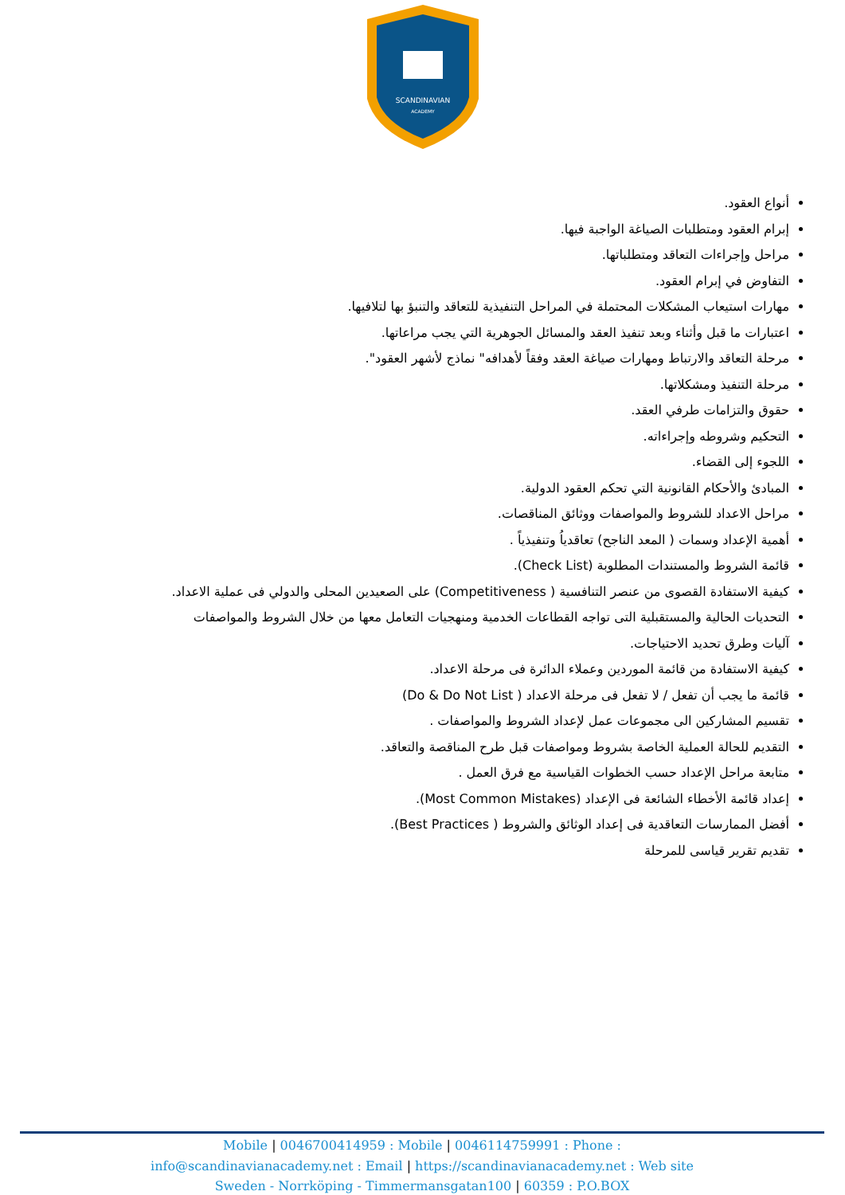SCANDINAVIAN
ACADEMY
أنواع العقود.
إبرام العقود ومتطلبات الصياغة الواجبة فيها.
مراحل وإجراءات التعاقد ومتطلباتها.
التفاوض في إبرام العقود.
مهارات استيعاب المشكلات المحتملة في المراحل التنفيذية للتعاقد والتنبؤ بها لتلافيها.
اعتبارات ما قبل وأثناء وبعد تنفيذ العقد والمسائل الجوهرية التي يجب مراعاتها.
مرحلة التعاقد والارتباط ومهارات صياغة العقد وفقاً لأهدافه" نماذج لأشهر العقود".
مرحلة التنفيذ ومشكلاتها.
حقوق والتزامات طرفي العقد.
التحكيم وشروطه وإجراءاته.
اللجوء إلى القضاء.
المبادئ والأحكام القانونية التي تحكم العقود الدولية.
مراحل الاعداد للشروط والمواصفات ووثائق المناقصات.
أهمية الإعداد وسمات ( المعد الناجح) تعاقدياُ وتنفيذياً .
قائمة الشروط والمستندات المطلوبة (Check List).
كيفية الاستفادة القصوى من عنصر التنافسية ( Competitiveness) على الصعيدين المحلى والدولي فى عملية الاعداد.
التحديات الحالية والمستقبلية التى تواجه القطاعات الخدمية ومنهجيات التعامل معها من خلال الشروط والمواصفات
آليات وطرق تحديد الاحتياجات.
كيفية الاستفادة من قائمة الموردين وعملاء الدائرة فى مرحلة الاعداد.
قائمة ما يجب أن تفعل / لا تفعل فى مرحلة الاعداد ( Do & Do Not List)
تقسيم المشاركين الى مجموعات عمل لإعداد الشروط والمواصفات .
التقديم للحالة العملية الخاصة بشروط ومواصفات قبل طرح المناقصة والتعاقد.
متابعة مراحل الإعداد حسب الخطوات القياسية مع فرق العمل .
إعداد قائمة الأخطاء الشائعة فى الإعداد (Most Common Mistakes).
أفضل الممارسات التعاقدية فى إعداد الوثائق والشروط ( Best Practices).
تقديم تقرير قياسى للمرحلة
Mobile | 0046700414959 : Mobile | 0046114759991 : Phone :
info@scandinavianacademy.net : Email | https://scandinavianacademy.net : Web site
Sweden - Norrköping - Timmermansgatan100 | 60359 : P.O.BOX